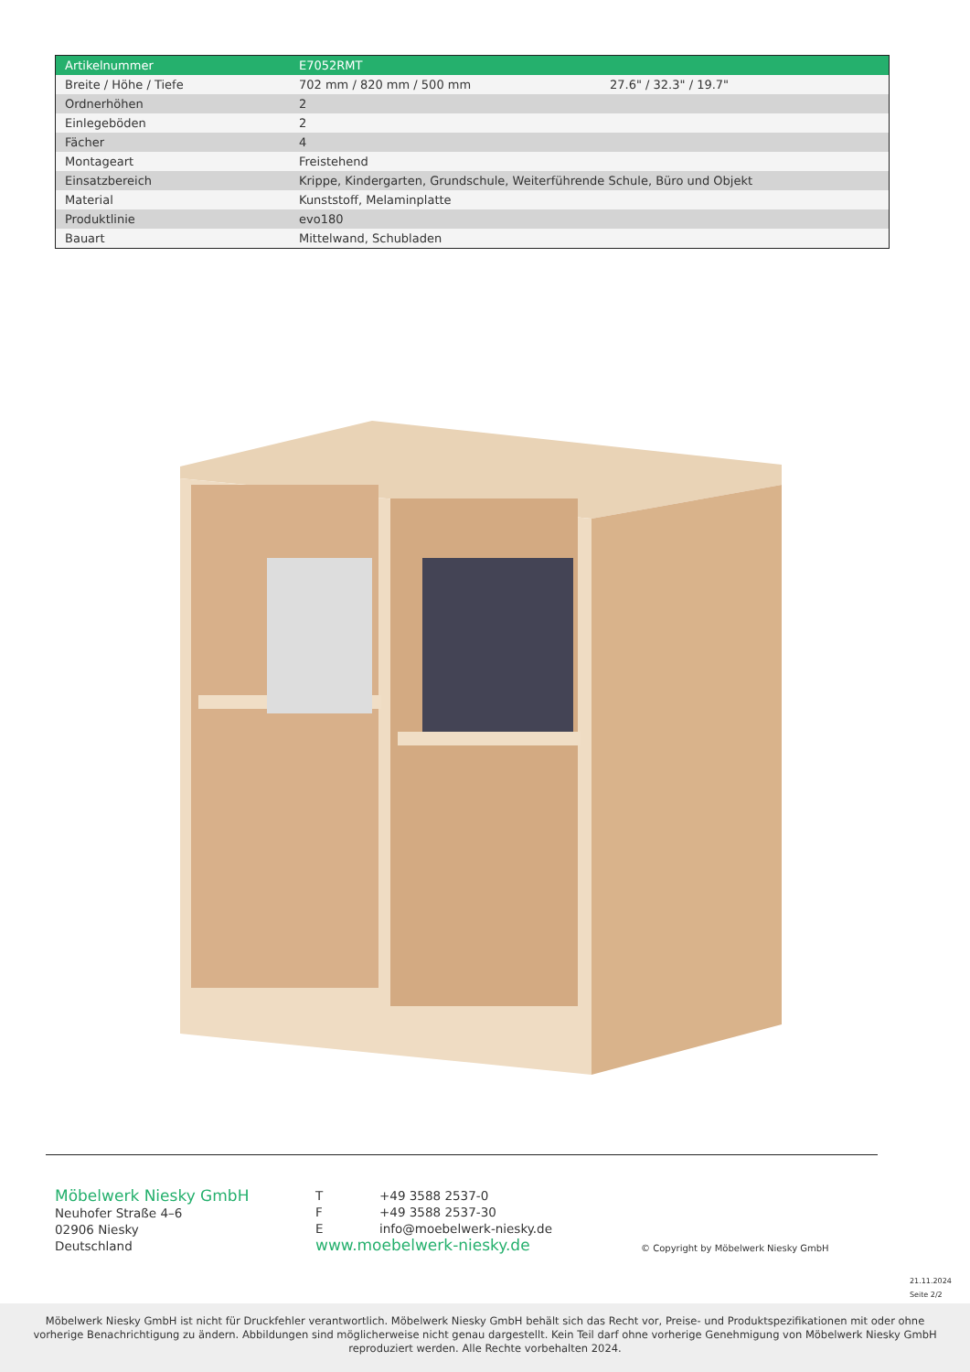| Artikelnummer | E7052RMT | |
| Breite / Höhe / Tiefe | 702 mm / 820 mm / 500 mm | 27.6" / 32.3" / 19.7" |
| Ordnerhöhen | 2 | |
| Einlegeböden | 2 | |
| Fächer | 4 | |
| Montageart | Freistehend | |
| Einsatzbereich | Krippe, Kindergarten, Grundschule, Weiterführende Schule, Büro und Objekt | |
| Material | Kunststoff, Melaminplatte | |
| Produktlinie | evo180 | |
| Bauart | Mittelwand, Schubladen | |
Möbelwerk Niesky GmbH
Neuhofer Straße 4–6
02906 Niesky
Deutschland
T +49 3588 2537-0
F +49 3588 2537-30
Einfo@moebelwerk-niesky.de
www.moebelwerk-niesky.de
© Copyright by Möbelwerk Niesky GmbH
21.11.2024
Seite 2/2
Möbelwerk Niesky GmbH ist nicht für Druckfehler verantwortlich. Möbelwerk Niesky GmbH behält sich das Recht vor, Preise- und Produktspezifikationen mit oder ohne
vorherige Benachrichtigung zu ändern. Abbildungen sind möglicherweise nicht genau dargestellt. Kein Teil darf ohne vorherige Genehmigung von Möbelwerk Niesky GmbH
reproduziert werden. Alle Rechte vorbehalten 2024.